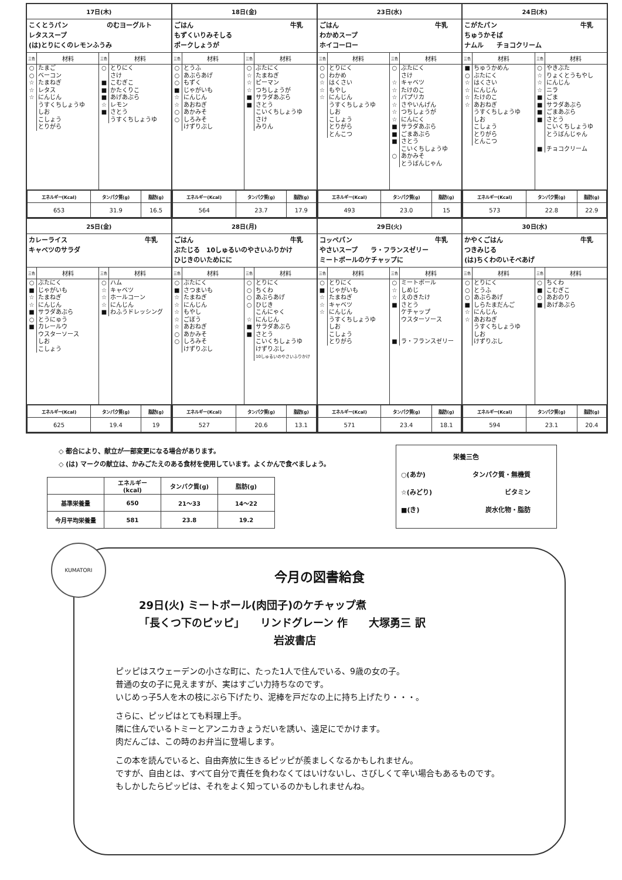17日(木)
こくとうパン　　　　　　のむヨーグルト
レタススープ
(は)とりにくのレモンふうみ
| 三色 | 材料 |
| --- | --- |
| ○ ○ ☆ ☆ ☆ | たまご ベーコン たまねぎ レタス にんじん うすくちしょうゆ しお こしょう とりがら |
| 三色 | 材料 |
| --- | --- |
| ○ ■ ■ ■ ☆ ■ | とりにく さけ こむぎこ かたくりこ あげあぶら レモン さとう うすくちしょうゆ |
| エネルギー(Kcal) | タンパク質(g) | 脂肪(g) |
| --- | --- | --- |
| 653 | 31.9 | 16.5 |
18日(金)
ごはん 牛乳
もずくいりみそしる
ポークしょうが
| 三色 | 材料 |
| --- | --- |
| ○ ○ ○ ■ ☆ ☆ ○ ○ | とうふ あぶらあげ もずく じゃがいも にんじん あおねぎ あかみそ しろみそ けずりぶし |
| 三色 | 材料 |
| --- | --- |
| ○ ☆ ☆ ☆ ■ ■ | ぶたにく たまねぎ ピーマン つちしょうが サラダあぶら さとう こいくちしょうゆ さけ みりん |
| エネルギー(Kcal) | タンパク質(g) | 脂肪(g) |
| --- | --- | --- |
| 564 | 23.7 | 17.9 |
23日(水)
ごはん 牛乳
わかめスープ
ホイコーロー
| 三色 | 材料 |
| --- | --- |
| ○ ○ ☆ ☆ ☆ | とりにく わかめ はくさい もやし にんじん うすくちしょうゆ しお こしょう とりがら とんこつ |
| 三色 | 材料 |
| --- | --- |
| ○ ☆ ☆ ☆ ☆ ☆ ☆ ■ ■ ■ ○ | ぶたにく さけ キャベツ たけのこ パプリカ さやいんげん つちしょうが にんにく サラダあぶら ごまあぶら さとう こいくちしょうゆ あかみそ とうばんじゃん |
| エネルギー(Kcal) | タンパク質(g) | 脂肪(g) |
| --- | --- | --- |
| 493 | 23.0 | 15 |
24日(木)
こがたパン 牛乳
ちゅうかそば
ナムル　　チョコクリーム
| 三色 | 材料 |
| --- | --- |
| ■ ○ ☆ ☆ ☆ ☆ | ちゅうかめん ぶたにく はくさい にんじん たけのこ あおねぎ うすくちしょうゆ しお こしょう とりがら とんこつ |
| 三色 | 材料 |
| --- | --- |
| ○ ☆ ☆ ☆ ■ ■ ■ ■ ■ | やきぶた りょくとうもやし にんじん ニラ ごま サラダあぶら ごまあぶら さとう こいくちしょうゆ とうばんじゃん チョコクリーム |
| エネルギー(Kcal) | タンパク質(g) | 脂肪(g) |
| --- | --- | --- |
| 573 | 22.8 | 22.9 |
25日(金)
カレーライス 牛乳
キャベツのサラダ
| 三色 | 材料 |
| --- | --- |
| ○ ■ ☆ ☆ ■ ○ ■ | ぶたにく じゃがいも たまねぎ にんじん サラダあぶら とうにゅう カレールウ ウスターソース しお こしょう |
| 三色 | 材料 |
| --- | --- |
| ○ ☆ ☆ ☆ ■ | ハム キャベツ ホールコーン にんじん わふうドレッシング |
| エネルギー(Kcal) | タンパク質(g) | 脂肪(g) |
| --- | --- | --- |
| 625 | 19.4 | 19 |
28日(月)
ごはん 牛乳
ぶたじる　10しゅるいのやさいふりかけ
ひじきのいためにに
| 三色 | 材料 |
| --- | --- |
| ○ ■ ☆ ☆ ☆ ☆ ☆ ○ ○ | ぶたにく さつまいも たまねぎ にんじん もやし ごぼう あおねぎ あかみそ しろみそ けずりぶし |
| 三色 | 材料 |
| --- | --- |
| ○ ○ ○ ○ ☆ ■ ■ | とりにく ちくわ あぶらあげ ひじき こんにゃく にんじん サラダあぶら さとう こいくちしょうゆ けずりぶし 10しゅるいのやさいふりかけ |
| エネルギー(Kcal) | タンパク質(g) | 脂肪(g) |
| --- | --- | --- |
| 527 | 20.6 | 13.1 |
29日(火)
コッペパン 牛乳
やさいスープ　　ラ・フランスゼリー
ミートボールのケチャップに
| 三色 | 材料 |
| --- | --- |
| ○ ■ ☆ ☆ ☆ | とりにく じゃがいも たまねぎ キャベツ にんじん うすくちしょうゆ しお こしょう とりがら |
| 三色 | 材料 |
| --- | --- |
| ○ ☆ ☆ ■ ■ | ミートボール しめじ えのきたけ さとう ケチャップ ウスターソース ラ・フランスゼリー |
| エネルギー(Kcal) | タンパク質(g) | 脂肪(g) |
| --- | --- | --- |
| 571 | 23.4 | 18.1 |
30日(水)
かやくごはん 牛乳
つきみじる
(は)ちくわのいそべあげ
| 三色 | 材料 |
| --- | --- |
| ○ ○ ○ ■ ☆ ☆ | とりにく とうふ あぶらあげ しらたまだんご にんじん あおねぎ うすくちしょうゆ しお けずりぶし |
| 三色 | 材料 |
| --- | --- |
| ○ ■ ○ ■ | ちくわ こむぎこ あおのり あげあぶら |
| エネルギー(Kcal) | タンパク質(g) | 脂肪(g) |
| --- | --- | --- |
| 594 | 23.1 | 20.4 |
◇ 都合により、献立が一部変更になる場合があります。
◇ (は) マークの献立は、かみごたえのある食材を使用しています。よくかんで食べましょう。
| | エネルギー(kcal) | タンパク質(g) | 脂肪(g) |
| --- | --- | --- | --- |
| 基準栄養量 | 650 | 21～33 | 14～22 |
| 今月平均栄養量 | 581 | 23.8 | 19.2 |
栄養三色
○(あか) タンパク質・無機質
☆(みどり) ビタミン
■(き) 炭水化物・脂肪
KUMATORI
今月の図書給食
29日(火) ミートボール(肉団子)のケチャップ煮
「長くつ下のピッピ」　　リンドグレーン 作　　大塚勇三 訳
岩波書店
ピッピはスウェーデンの小さな町に、たった1人で住んでいる、9歳の女の子。
普通の女の子に見えますが、実はすごい力持ちなのです。
いじめっ子5人を木の枝にぶら下げたり、泥棒を戸だなの上に持ち上げたり・・・。
さらに、ピッピはとても料理上手。
隣に住んでいるトミーとアンニカきょうだいを誘い、遠足にでかけます。
肉だんごは、この時のお弁当に登場します。
この本を読んでいると、自由奔放に生きるピッピが羨ましくなるかもしれません。
ですが、自由とは、すべて自分で責任を負わなくてはいけないし、さびしくて辛い場合もあるものです。
もしかしたらピッピは、それをよく知っているのかもしれませんね。